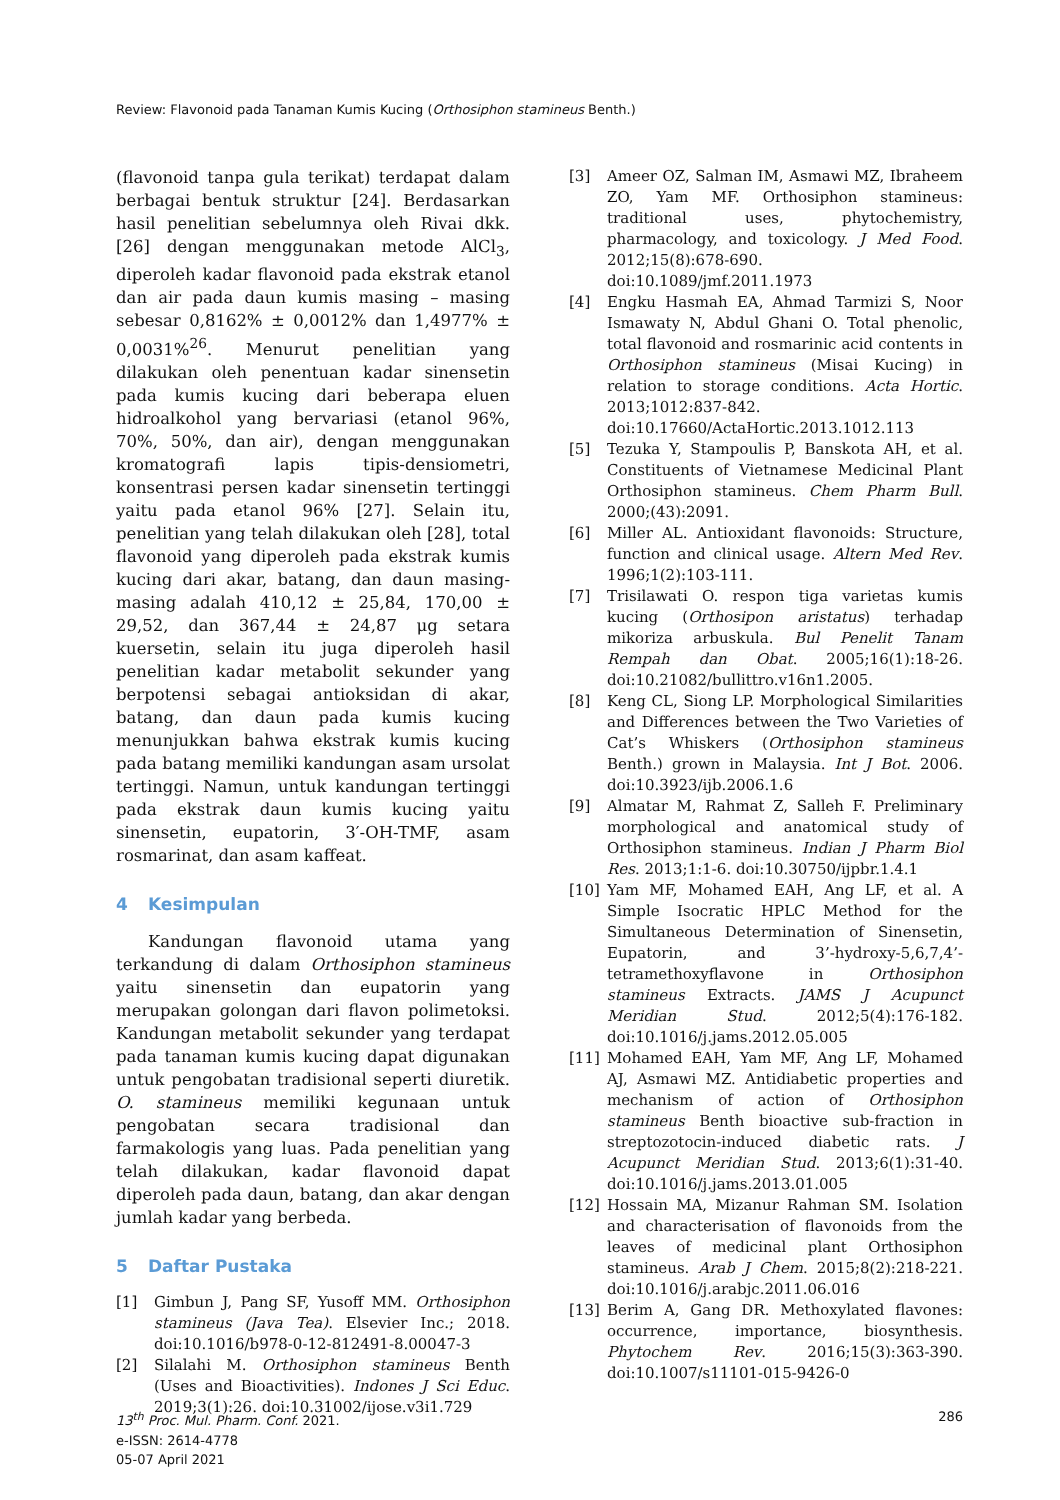Review: Flavonoid pada Tanaman Kumis Kucing (Orthosiphon stamineus Benth.)
(flavonoid tanpa gula terikat) terdapat dalam berbagai bentuk struktur [24]. Berdasarkan hasil penelitian sebelumnya oleh Rivai dkk. [26] dengan menggunakan metode AlCl<sub>3</sub>, diperoleh kadar flavonoid pada ekstrak etanol dan air pada daun kumis masing – masing sebesar 0,8162% ± 0,0012% dan 1,4977% ± 0,0031%<sup>26</sup>. Menurut penelitian yang dilakukan oleh penentuan kadar sinensetin pada kumis kucing dari beberapa eluen hidroalkohol yang bervariasi (etanol 96%, 70%, 50%, dan air), dengan menggunakan kromatografi lapis tipis-densiometri, konsentrasi persen kadar sinensetin tertinggi yaitu pada etanol 96% [27]. Selain itu, penelitian yang telah dilakukan oleh [28], total flavonoid yang diperoleh pada ekstrak kumis kucing dari akar, batang, dan daun masing-masing adalah 410,12 ± 25,84, 170,00 ± 29,52, dan 367,44 ± 24,87 μg setara kuersetin, selain itu juga diperoleh hasil penelitian kadar metabolit sekunder yang berpotensi sebagai antioksidan di akar, batang, dan daun pada kumis kucing menunjukkan bahwa ekstrak kumis kucing pada batang memiliki kandungan asam ursolat tertinggi. Namun, untuk kandungan tertinggi pada ekstrak daun kumis kucing yaitu sinensetin, eupatorin, 3′-OH-TMF, asam rosmarinat, dan asam kaffeat.
4 Kesimpulan
Kandungan flavonoid utama yang terkandung di dalam Orthosiphon stamineus yaitu sinensetin dan eupatorin yang merupakan golongan dari flavon polimetoksi. Kandungan metabolit sekunder yang terdapat pada tanaman kumis kucing dapat digunakan untuk pengobatan tradisional seperti diuretik. O. stamineus memiliki kegunaan untuk pengobatan secara tradisional dan farmakologis yang luas. Pada penelitian yang telah dilakukan, kadar flavonoid dapat diperoleh pada daun, batang, dan akar dengan jumlah kadar yang berbeda.
5 Daftar Pustaka
[1] Gimbun J, Pang SF, Yusoff MM. Orthosiphon stamineus (Java Tea). Elsevier Inc.; 2018. doi:10.1016/b978-0-12-812491-8.00047-3
[2] Silalahi M. Orthosiphon stamineus Benth (Uses and Bioactivities). Indones J Sci Educ. 2019;3(1):26. doi:10.31002/ijose.v3i1.729
[3] Ameer OZ, Salman IM, Asmawi MZ, Ibraheem ZO, Yam MF. Orthosiphon stamineus: traditional uses, phytochemistry, pharmacology, and toxicology. J Med Food. 2012;15(8):678-690. doi:10.1089/jmf.2011.1973
[4] Engku Hasmah EA, Ahmad Tarmizi S, Noor Ismawaty N, Abdul Ghani O. Total phenolic, total flavonoid and rosmarinic acid contents in Orthosiphon stamineus (Misai Kucing) in relation to storage conditions. Acta Hortic. 2013;1012:837-842. doi:10.17660/ActaHortic.2013.1012.113
[5] Tezuka Y, Stampoulis P, Banskota AH, et al. Constituents of Vietnamese Medicinal Plant Orthosiphon stamineus. Chem Pharm Bull. 2000;(43):2091.
[6] Miller AL. Antioxidant flavonoids: Structure, function and clinical usage. Altern Med Rev. 1996;1(2):103-111.
[7] Trisilawati O. respon tiga varietas kumis kucing (Orthosipon aristatus) terhadap mikoriza arbuskula. Bul Penelit Tanam Rempah dan Obat. 2005;16(1):18-26. doi:10.21082/bullittro.v16n1.2005.
[8] Keng CL, Siong LP. Morphological Similarities and Differences between the Two Varieties of Cat’s Whiskers (Orthosiphon stamineus Benth.) grown in Malaysia. Int J Bot. 2006. doi:10.3923/ijb.2006.1.6
[9] Almatar M, Rahmat Z, Salleh F. Preliminary morphological and anatomical study of Orthosiphon stamineus. Indian J Pharm Biol Res. 2013;1:1-6. doi:10.30750/ijpbr.1.4.1
[10] Yam MF, Mohamed EAH, Ang LF, et al. A Simple Isocratic HPLC Method for the Simultaneous Determination of Sinensetin, Eupatorin, and 3’-hydroxy-5,6,7,4’-tetramethoxyflavone in Orthosiphon stamineus Extracts. JAMS J Acupunct Meridian Stud. 2012;5(4):176-182. doi:10.1016/j.jams.2012.05.005
[11] Mohamed EAH, Yam MF, Ang LF, Mohamed AJ, Asmawi MZ. Antidiabetic properties and mechanism of action of Orthosiphon stamineus Benth bioactive sub-fraction in streptozotocin-induced diabetic rats. J Acupunct Meridian Stud. 2013;6(1):31-40. doi:10.1016/j.jams.2013.01.005
[12] Hossain MA, Mizanur Rahman SM. Isolation and characterisation of flavonoids from the leaves of medicinal plant Orthosiphon stamineus. Arab J Chem. 2015;8(2):218-221. doi:10.1016/j.arabjc.2011.06.016
[13] Berim A, Gang DR. Methoxylated flavones: occurrence, importance, biosynthesis. Phytochem Rev. 2016;15(3):363-390. doi:10.1007/s11101-015-9426-0
13<sup>th</sup> Proc. Mul. Pharm. Conf. 2021.
e-ISSN: 2614-4778
05-07 April 2021
286